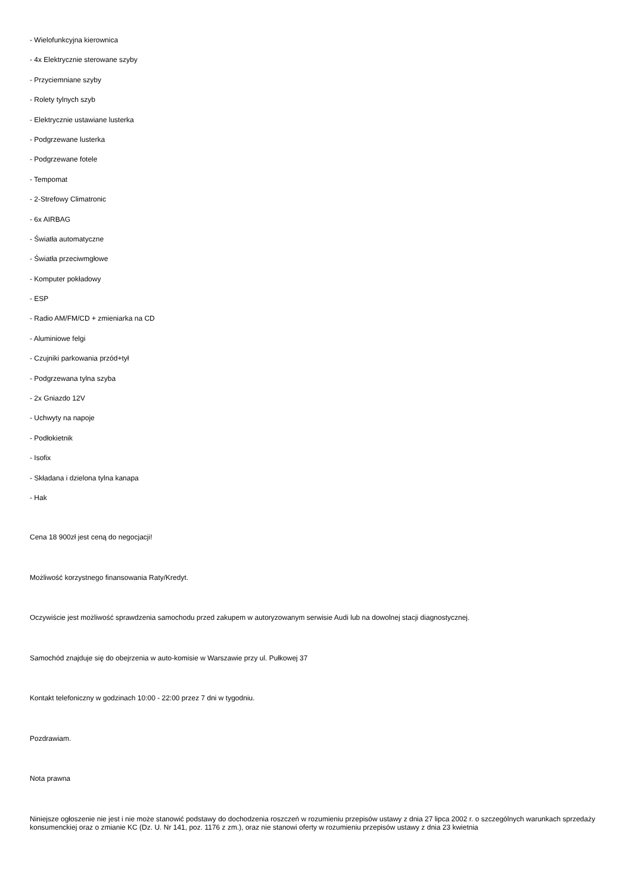- Wielofunkcyjna kierownica
- 4x Elektrycznie sterowane szyby
- Przyciemniane szyby
- Rolety tylnych szyb
- Elektrycznie ustawiane lusterka
- Podgrzewane lusterka
- Podgrzewane fotele
- Tempomat
- 2-Strefowy Climatronic
- 6x AIRBAG
- Światła automatyczne
- Światła przeciwmgłowe
- Komputer pokładowy
- ESP
- Radio AM/FM/CD + zmieniarka na CD
- Aluminiowe felgi
- Czujniki parkowania przód+tył
- Podgrzewana tylna szyba
- 2x Gniazdo 12V
- Uchwyty na napoje
- Podłokietnik
- Isofix
- Składana i dzielona tylna kanapa
- Hak
Cena 18 900zł jest ceną do negocjacji!
Możliwość korzystnego finansowania Raty/Kredyt.
Oczywiście jest możliwość sprawdzenia samochodu przed zakupem w autoryzowanym serwisie Audi lub na dowolnej stacji diagnostycznej.
Samochód znajduje się do obejrzenia w auto-komisie w Warszawie przy ul. Pułkowej 37
Kontakt telefoniczny w godzinach 10:00 - 22:00 przez 7 dni w tygodniu.
Pozdrawiam.
Nota prawna
Niniejsze ogłoszenie nie jest i nie może stanowić podstawy do dochodzenia roszczeń w rozumieniu przepisów ustawy z dnia 27 lipca 2002 r. o szczególnych warunkach sprzedaży konsumenckiej oraz o zmianie KC (Dz. U. Nr 141, poz. 1176 z zm.), oraz nie stanowi oferty w rozumieniu przepisów ustawy z dnia 23 kwietnia